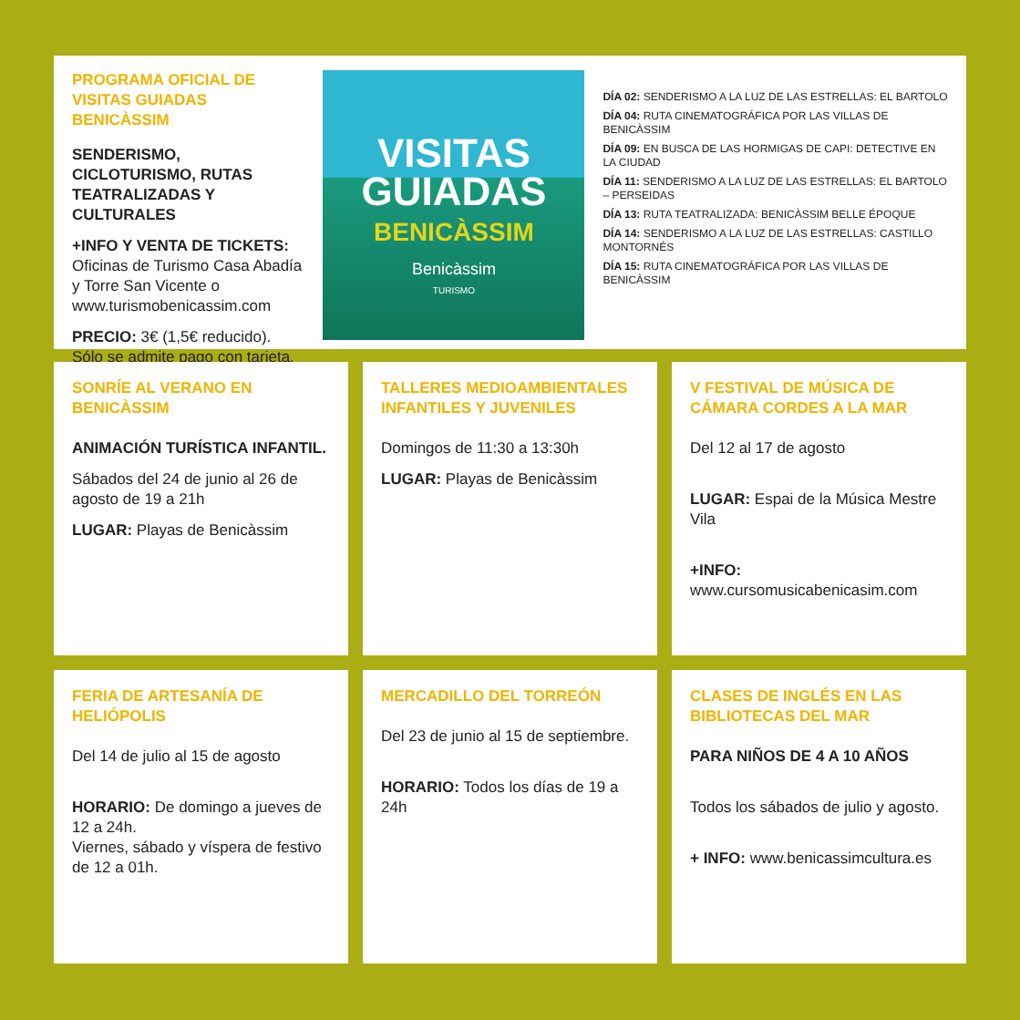PROGRAMA OFICIAL DE VISITAS GUIADAS BENICÀSSIM
SENDERISMO, CICLOTURISMO, RUTAS TEATRALIZADAS Y CULTURALES
+INFO Y VENTA DE TICKETS:
Oficinas de Turismo Casa Abadía y Torre San Vicente o www.turismobenicassim.com
PRECIO: 3€ (1,5€ reducido). Sólo se admite pago con tarjeta.
VISITAS
GUIADAS
BENICÀSSIM
Benicàssim
TURISMO
DÍA 02: SENDERISMO A LA LUZ DE LAS ESTRELLAS: EL BARTOLO
DÍA 04: RUTA CINEMATOGRÁFICA POR LAS VILLAS DE BENICÀSSIM
DÍA 09: EN BUSCA DE LAS HORMIGAS DE CAPI: DETECTIVE EN LA CIUDAD
DÍA 11: SENDERISMO A LA LUZ DE LAS ESTRELLAS: EL BARTOLO – PERSEIDAS
DÍA 13: RUTA TEATRALIZADA: BENICÀSSIM BELLE ÉPOQUE
DÍA 14: SENDERISMO A LA LUZ DE LAS ESTRELLAS: CASTILLO MONTORNÉS
DÍA 15: RUTA CINEMATOGRÁFICA POR LAS VILLAS DE BENICÀSSIM
SONRÍE AL VERANO EN BENICÀSSIM
ANIMACIÓN TURÍSTICA INFANTIL.
Sábados del 24 de junio al 26 de agosto de 19 a 21h
LUGAR: Playas de Benicàssim
TALLERES MEDIOAMBIENTALES INFANTILES Y JUVENILES
Domingos de 11:30 a 13:30h
LUGAR: Playas de Benicàssim
V FESTIVAL DE MÚSICA DE CÁMARA CORDES A LA MAR
Del 12 al 17 de agosto
LUGAR: Espai de la Música Mestre Vila
+INFO:
www.cursomusicabenicasim.com
FERIA DE ARTESANÍA DE HELIÓPOLIS
Del 14 de julio al 15 de agosto
HORARIO: De domingo a jueves de 12 a 24h.
Viernes, sábado y víspera de festivo de 12 a 01h.
MERCADILLO DEL TORREÓN
Del 23 de junio al 15 de septiembre.
HORARIO: Todos los días de 19 a 24h
CLASES DE INGLÉS EN LAS BIBLIOTECAS DEL MAR
PARA NIÑOS DE 4 A 10 AÑOS
Todos los sábados de julio y agosto.
+ INFO: www.benicassimcultura.es